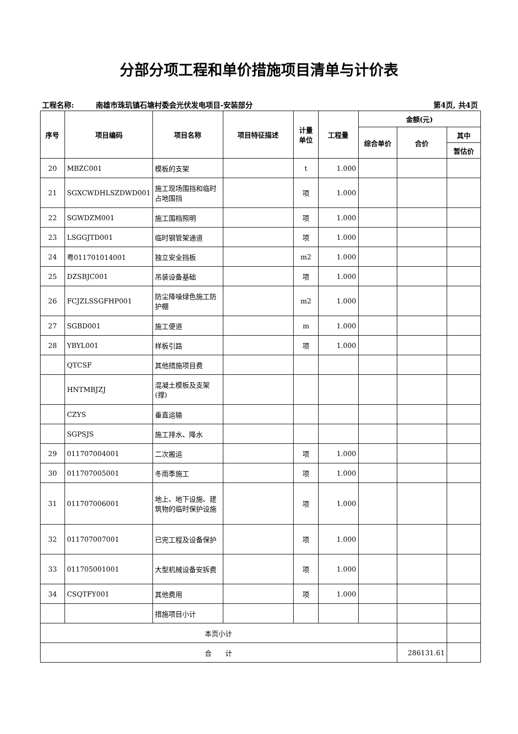分部分项工程和单价措施项目清单与计价表
工程名称: 南雄市珠玑镇石塘村委会光伏发电项目-安装部分 第4页, 共4页
| 序号 | 项目编码 | 项目名称 | 项目特征描述 | 计量 单位 | 工程量 | 金额(元) | | |
| --- | --- | --- | --- | --- | --- | --- | --- | --- |
| | | | | | | 综合单价 | 合价 | 其中 |
| | | | | | | | | 暂估价 |
| 20 | MBZC001 | 模板的支架 | | t | 1.000 | | | |
| 21 | SGXCWDHLSZDWD001 | 施工现场围挡和临时占地围挡 | | 项 | 1.000 | | | |
| 22 | SGWDZM001 | 施工围档照明 | | 项 | 1.000 | | | |
| 23 | LSGGJTD001 | 临时钢管架通道 | | 项 | 1.000 | | | |
| 24 | 粤011701014001 | 独立安全挡板 | | m2 | 1.000 | | | |
| 25 | DZSBJC001 | 吊装设备基础 | | 项 | 1.000 | | | |
| 26 | FCJZLSSGFHP001 | 防尘降噪绿色施工防护棚 | | m2 | 1.000 | | | |
| 27 | SGBD001 | 施工便道 | | m | 1.000 | | | |
| 28 | YBYL001 | 样板引路 | | 项 | 1.000 | | | |
| | QTCSF | 其他措施项目费 | | | | | | |
| | HNTMBJZJ | 混凝土模板及支架(撑) | | | | | | |
| | CZYS | 垂直运输 | | | | | | |
| | SGPSJS | 施工排水、降水 | | | | | | |
| 29 | 011707004001 | 二次搬运 | | 项 | 1.000 | | | |
| 30 | 011707005001 | 冬雨季施工 | | 项 | 1.000 | | | |
| 31 | 011707006001 | 地上、地下设施、建筑物的临时保护设施 | | 项 | 1.000 | | | |
| 32 | 011707007001 | 已完工程及设备保护 | | 项 | 1.000 | | | |
| 33 | 011705001001 | 大型机械设备安拆费 | | 项 | 1.000 | | | |
| 34 | CSQTFY001 | 其他费用 | | 项 | 1.000 | | | |
| | | 措施项目小计 | | | | | | |
| 本页小计 | | | | | | | | |
| 合 计 | | | | | | | 286131.61 | |